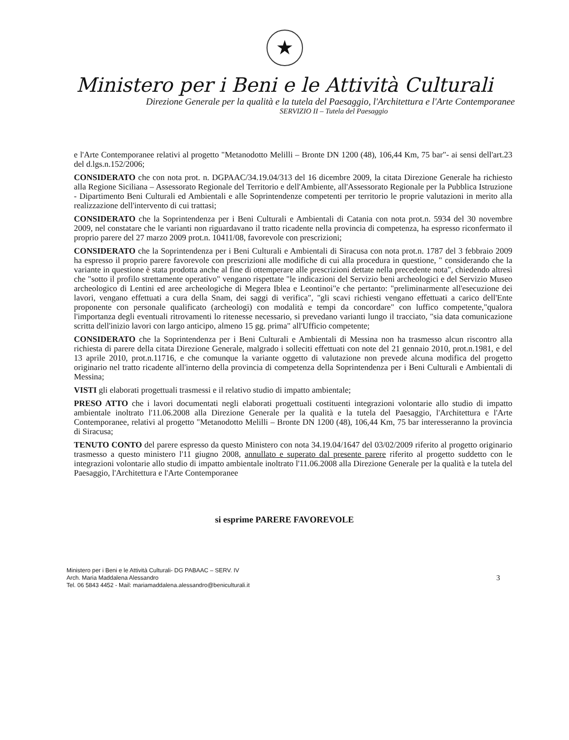★
Ministero per i Beni e le Attività Culturali
Direzione Generale per la qualità e la tutela del Paesaggio, l'Architettura e l'Arte Contemporanee
SERVIZIO II – Tutela del Paesaggio
e l'Arte Contemporanee relativi al progetto "Metanodotto Melilli – Bronte DN 1200 (48), 106,44 Km, 75 bar"- ai sensi dell'art.23 del d.lgs.n.152/2006;
CONSIDERATO che con nota prot. n. DGPAAC/34.19.04/313 del 16 dicembre 2009, la citata Direzione Generale ha richiesto alla Regione Siciliana – Assessorato Regionale del Territorio e dell'Ambiente, all'Assessorato Regionale per la Pubblica Istruzione - Dipartimento Beni Culturali ed Ambientali e alle Soprintendenze competenti per territorio le proprie valutazioni in merito alla realizzazione dell'intervento di cui trattasi;
CONSIDERATO che la Soprintendenza per i Beni Culturali e Ambientali di Catania con nota prot.n. 5934 del 30 novembre 2009, nel constatare che le varianti non riguardavano il tratto ricadente nella provincia di competenza, ha espresso riconfermato il proprio parere del 27 marzo 2009 prot.n. 10411/08, favorevole con prescrizioni;
CONSIDERATO che la Soprintendenza per i Beni Culturali e Ambientali di Siracusa con nota prot.n. 1787 del 3 febbraio 2009 ha espresso il proprio parere favorevole con prescrizioni alle modifiche di cui alla procedura in questione, " considerando che la variante in questione è stata prodotta anche al fine di ottemperare alle prescrizioni dettate nella precedente nota", chiedendo altresì che "sotto il profilo strettamente operativo" vengano rispettate "le indicazioni del Servizio beni archeologici e del Servizio Museo archeologico di Lentini ed aree archeologiche di Megera Iblea e Leontinoi"e che pertanto: "preliminarmente all'esecuzione dei lavori, vengano effettuati a cura della Snam, dei saggi di verifica", "gli scavi richiesti vengano effettuati a carico dell'Ente proponente con personale qualificato (archeologi) con modalità e tempi da concordare" con luffico competente,"qualora l'importanza degli eventuali ritrovamenti lo ritenesse necessario, si prevedano varianti lungo il tracciato, "sia data comunicazione scritta dell'inizio lavori con largo anticipo, almeno 15 gg. prima" all'Ufficio competente;
CONSIDERATO che la Soprintendenza per i Beni Culturali e Ambientali di Messina non ha trasmesso alcun riscontro alla richiesta di parere della citata Direzione Generale, malgrado i solleciti effettuati con note del 21 gennaio 2010, prot.n.1981, e del 13 aprile 2010, prot.n.11716, e che comunque la variante oggetto di valutazione non prevede alcuna modifica del progetto originario nel tratto ricadente all'interno della provincia di competenza della Soprintendenza per i Beni Culturali e Ambientali di Messina;
VISTI gli elaborati progettuali trasmessi e il relativo studio di impatto ambientale;
PRESO ATTO che i lavori documentati negli elaborati progettuali costituenti integrazioni volontarie allo studio di impatto ambientale inoltrato l'11.06.2008 alla Direzione Generale per la qualità e la tutela del Paesaggio, l'Architettura e l'Arte Contemporanee, relativi al progetto "Metanodotto Melilli – Bronte DN 1200 (48), 106,44 Km, 75 bar interesseranno la provincia di Siracusa;
TENUTO CONTO del parere espresso da questo Ministero con nota 34.19.04/1647 del 03/02/2009 riferito al progetto originario trasmesso a questo ministero l'11 giugno 2008, annullato e superato dal presente parere riferito al progetto suddetto con le integrazioni volontarie allo studio di impatto ambientale inoltrato l'11.06.2008 alla Direzione Generale per la qualità e la tutela del Paesaggio, l'Architettura e l'Arte Contemporanee
si esprime PARERE FAVOREVOLE
Ministero per i Beni e le Attività Culturali- DG PABAAC – SERV. IV
Arch. Maria Maddalena Alessandro
Tel. 06 5843 4452 - Mail: mariamaddalena.alessandro@beniculturali.it
3